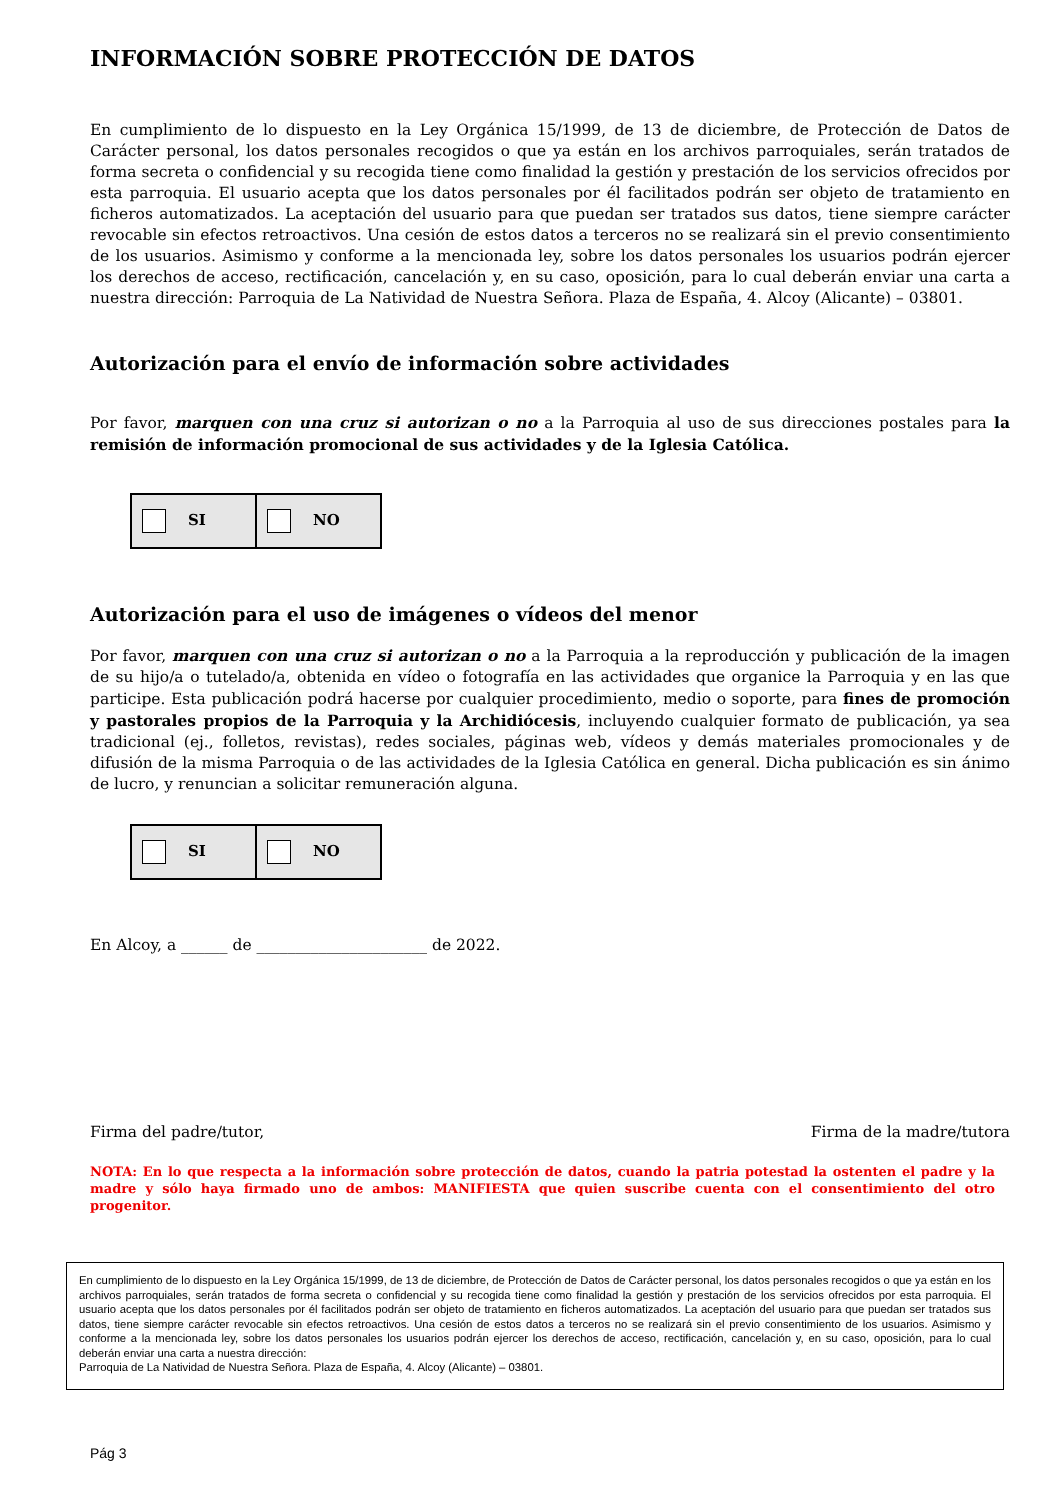INFORMACIÓN SOBRE PROTECCIÓN DE DATOS
En cumplimiento de lo dispuesto en la Ley Orgánica 15/1999, de 13 de diciembre, de Protección de Datos de Carácter personal, los datos personales recogidos o que ya están en los archivos parroquiales, serán tratados de forma secreta o confidencial y su recogida tiene como finalidad la gestión y prestación de los servicios ofrecidos por esta parroquia. El usuario acepta que los datos personales por él facilitados podrán ser objeto de tratamiento en ficheros automatizados. La aceptación del usuario para que puedan ser tratados sus datos, tiene siempre carácter revocable sin efectos retroactivos. Una cesión de estos datos a terceros no se realizará sin el previo consentimiento de los usuarios. Asimismo y conforme a la mencionada ley, sobre los datos personales los usuarios podrán ejercer los derechos de acceso, rectificación, cancelación y, en su caso, oposición, para lo cual deberán enviar una carta a nuestra dirección: Parroquia de La Natividad de Nuestra Señora. Plaza de España, 4. Alcoy (Alicante) – 03801.
Autorización para el envío de información sobre actividades
Por favor, marquen con una cruz si autorizan o no a la Parroquia al uso de sus direcciones postales para la remisión de información promocional de sus actividades y de la Iglesia Católica.
| SI | NO |
Autorización para el uso de imágenes o vídeos del menor
Por favor, marquen con una cruz si autorizan o no a la Parroquia a la reproducción y publicación de la imagen de su hijo/a o tutelado/a, obtenida en vídeo o fotografía en las actividades que organice la Parroquia y en las que participe. Esta publicación podrá hacerse por cualquier procedimiento, medio o soporte, para fines de promoción y pastorales propios de la Parroquia y la Archidiócesis, incluyendo cualquier formato de publicación, ya sea tradicional (ej., folletos, revistas), redes sociales, páginas web, vídeos y demás materiales promocionales y de difusión de la misma Parroquia o de las actividades de la Iglesia Católica en general. Dicha publicación es sin ánimo de lucro, y renuncian a solicitar remuneración alguna.
| SI | NO |
En Alcoy, a ______ de ______________________ de 2022.
Firma del padre/tutor, Firma de la madre/tutora
NOTA: En lo que respecta a la información sobre protección de datos, cuando la patria potestad la ostenten el padre y la madre y sólo haya firmado uno de ambos: MANIFIESTA que quien suscribe cuenta con el consentimiento del otro progenitor.
En cumplimiento de lo dispuesto en la Ley Orgánica 15/1999, de 13 de diciembre, de Protección de Datos de Carácter personal, los datos personales recogidos o que ya están en los archivos parroquiales, serán tratados de forma secreta o confidencial y su recogida tiene como finalidad la gestión y prestación de los servicios ofrecidos por esta parroquia. El usuario acepta que los datos personales por él facilitados podrán ser objeto de tratamiento en ficheros automatizados. La aceptación del usuario para que puedan ser tratados sus datos, tiene siempre carácter revocable sin efectos retroactivos. Una cesión de estos datos a terceros no se realizará sin el previo consentimiento de los usuarios. Asimismo y conforme a la mencionada ley, sobre los datos personales los usuarios podrán ejercer los derechos de acceso, rectificación, cancelación y, en su caso, oposición, para lo cual deberán enviar una carta a nuestra dirección:
Parroquia de La Natividad de Nuestra Señora. Plaza de España, 4. Alcoy (Alicante) – 03801.
Pág 3